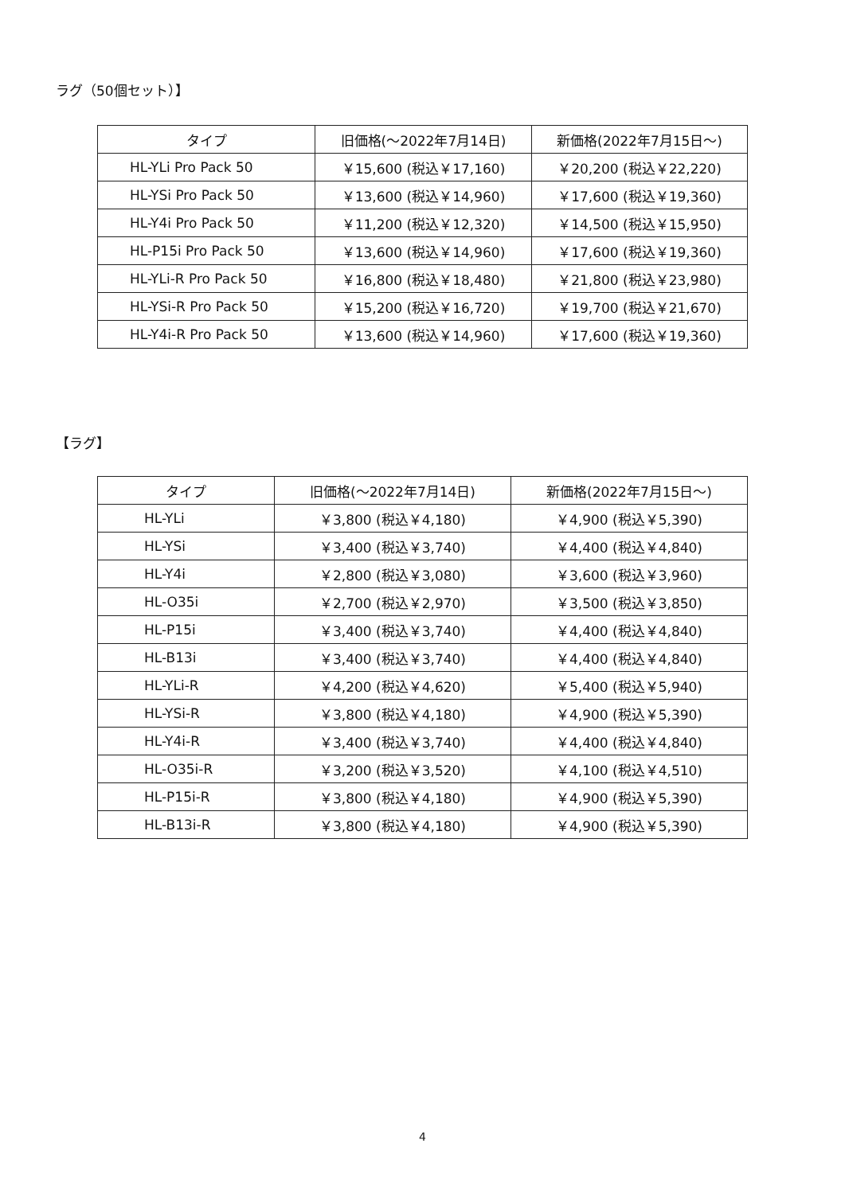ラグ（50個セット）】
| タイプ | 旧価格(〜2022年7月14日) | 新価格(2022年7月15日〜) |
| --- | --- | --- |
| HL-YLi Pro Pack 50 | ￥15,600 (税込￥17,160) | ￥20,200 (税込￥22,220) |
| HL-YSi Pro Pack 50 | ￥13,600 (税込￥14,960) | ￥17,600 (税込￥19,360) |
| HL-Y4i Pro Pack 50 | ￥11,200 (税込￥12,320) | ￥14,500 (税込￥15,950) |
| HL-P15i Pro Pack 50 | ￥13,600 (税込￥14,960) | ￥17,600 (税込￥19,360) |
| HL-YLi-R Pro Pack 50 | ￥16,800 (税込￥18,480) | ￥21,800 (税込￥23,980) |
| HL-YSi-R Pro Pack 50 | ￥15,200 (税込￥16,720) | ￥19,700 (税込￥21,670) |
| HL-Y4i-R Pro Pack 50 | ￥13,600 (税込￥14,960) | ￥17,600 (税込￥19,360) |
【ラグ】
| タイプ | 旧価格(〜2022年7月14日) | 新価格(2022年7月15日〜) |
| --- | --- | --- |
| HL-YLi | ￥3,800 (税込￥4,180) | ￥4,900 (税込￥5,390) |
| HL-YSi | ￥3,400 (税込￥3,740) | ￥4,400 (税込￥4,840) |
| HL-Y4i | ￥2,800 (税込￥3,080) | ￥3,600 (税込￥3,960) |
| HL-O35i | ￥2,700 (税込￥2,970) | ￥3,500 (税込￥3,850) |
| HL-P15i | ￥3,400 (税込￥3,740) | ￥4,400 (税込￥4,840) |
| HL-B13i | ￥3,400 (税込￥3,740) | ￥4,400 (税込￥4,840) |
| HL-YLi-R | ￥4,200 (税込￥4,620) | ￥5,400 (税込￥5,940) |
| HL-YSi-R | ￥3,800 (税込￥4,180) | ￥4,900 (税込￥5,390) |
| HL-Y4i-R | ￥3,400 (税込￥3,740) | ￥4,400 (税込￥4,840) |
| HL-O35i-R | ￥3,200 (税込￥3,520) | ￥4,100 (税込￥4,510) |
| HL-P15i-R | ￥3,800 (税込￥4,180) | ￥4,900 (税込￥5,390) |
| HL-B13i-R | ￥3,800 (税込￥4,180) | ￥4,900 (税込￥5,390) |
4